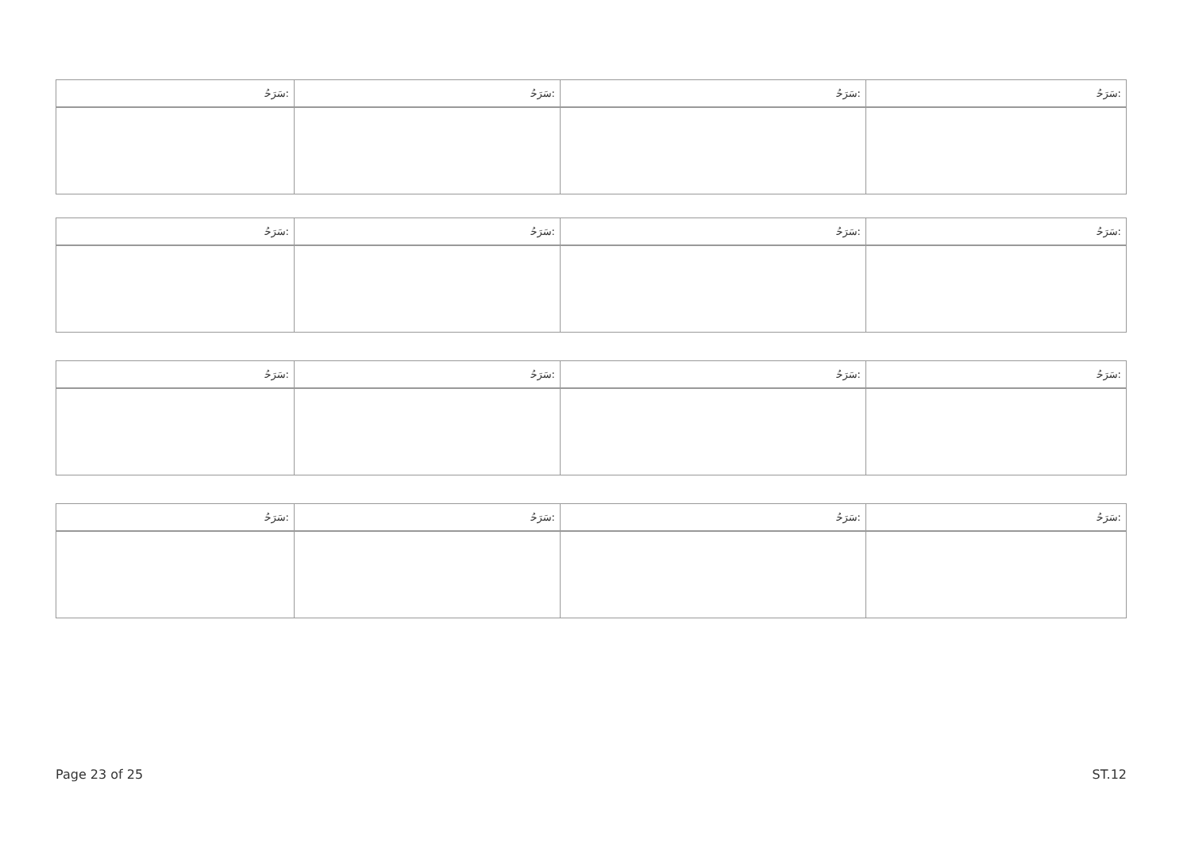| ﺳَﺮَﺣُ: | ﺳَﺮَﺣُ: | ﺳَﺮَﺣُ: | ﺳَﺮَﺣُ: |
| ﺳَﺮَﺣُ: | ﺳَﺮَﺣُ: | ﺳَﺮَﺣُ: | ﺳَﺮَﺣُ: |
| ﺳَﺮَﺣُ: | ﺳَﺮَﺣُ: | ﺳَﺮَﺣُ: | ﺳَﺮَﺣُ: |
| ﺳَﺮَﺣُ: | ﺳَﺮَﺣُ: | ﺳَﺮَﺣُ: | ﺳَﺮَﺣُ: |
Page 23 of 25 ST.12